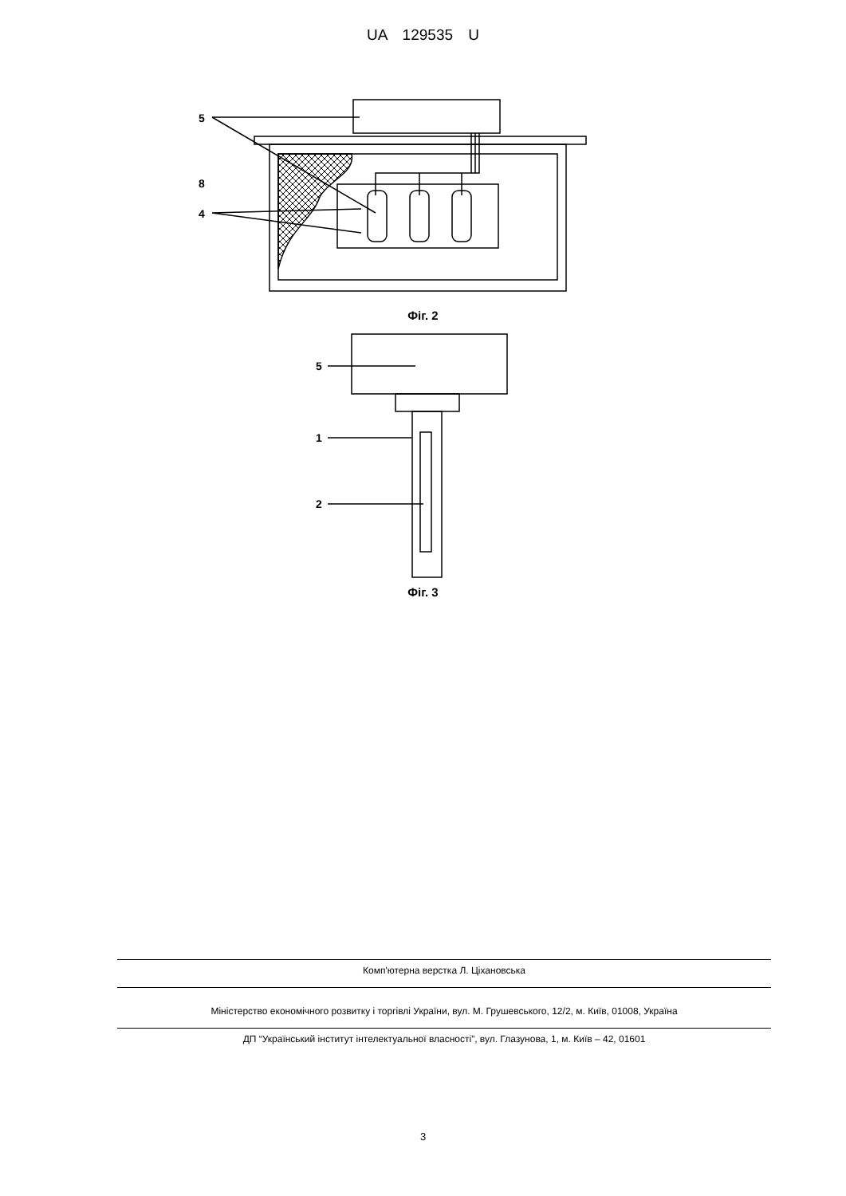UA 129535 U
5
8
4
Фіг. 2
5
1
2
Фіг. 3
Комп'ютерна верстка Л. Ціхановська
Міністерство економічного розвитку і торгівлі України, вул. М. Грушевського, 12/2, м. Київ, 01008, Україна
ДП “Український інститут інтелектуальної власності”, вул. Глазунова, 1, м. Київ – 42, 01601
3